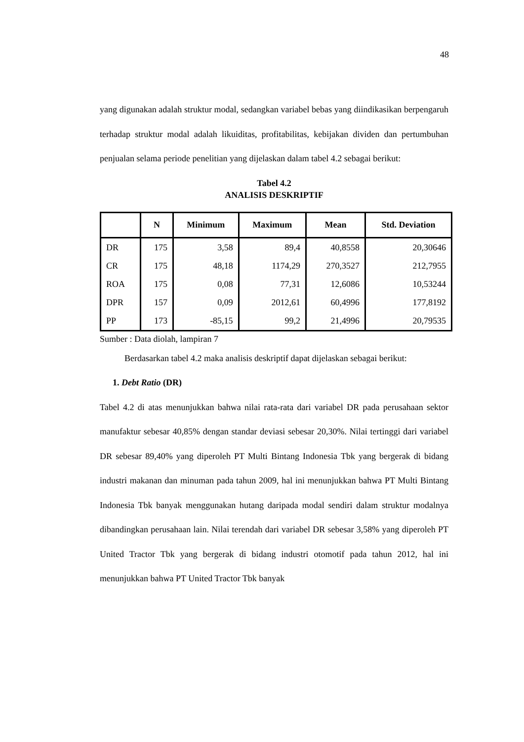48
yang digunakan adalah struktur modal, sedangkan variabel bebas yang diindikasikan berpengaruh terhadap struktur modal adalah likuiditas, profitabilitas, kebijakan dividen dan pertumbuhan penjualan selama periode penelitian yang dijelaskan dalam tabel 4.2 sebagai berikut:
Tabel 4.2
ANALISIS DESKRIPTIF
| | N | Minimum | Maximum | Mean | Std. Deviation |
| --- | --- | --- | --- | --- | --- |
| DR | 175 | 3,58 | 89,4 | 40,8558 | 20,30646 |
| CR | 175 | 48,18 | 1174,29 | 270,3527 | 212,7955 |
| ROA | 175 | 0,08 | 77,31 | 12,6086 | 10,53244 |
| DPR | 157 | 0,09 | 2012,61 | 60,4996 | 177,8192 |
| PP | 173 | -85,15 | 99,2 | 21,4996 | 20,79535 |
Sumber : Data diolah, lampiran 7
Berdasarkan tabel 4.2 maka analisis deskriptif dapat dijelaskan sebagai berikut:
1. Debt Ratio (DR)
Tabel 4.2 di atas menunjukkan bahwa nilai rata-rata dari variabel DR pada perusahaan sektor manufaktur sebesar 40,85% dengan standar deviasi sebesar 20,30%. Nilai tertinggi dari variabel DR sebesar 89,40% yang diperoleh PT Multi Bintang Indonesia Tbk yang bergerak di bidang industri makanan dan minuman pada tahun 2009, hal ini menunjukkan bahwa PT Multi Bintang Indonesia Tbk banyak menggunakan hutang daripada modal sendiri dalam struktur modalnya dibandingkan perusahaan lain. Nilai terendah dari variabel DR sebesar 3,58% yang diperoleh PT United Tractor Tbk yang bergerak di bidang industri otomotif pada tahun 2012, hal ini menunjukkan bahwa PT United Tractor Tbk banyak